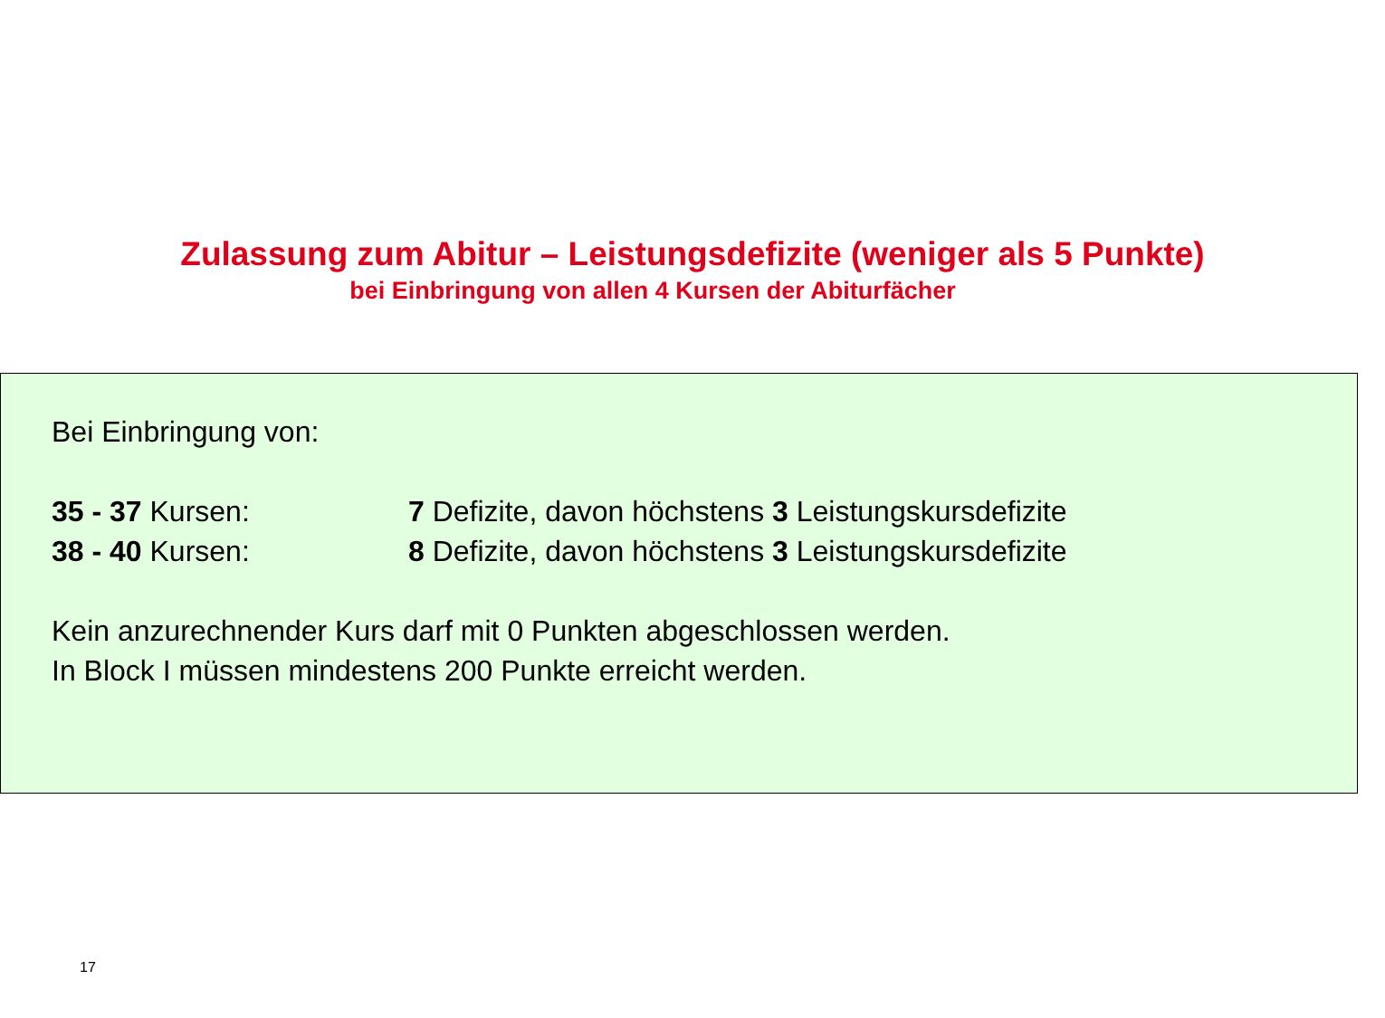Zulassung zum Abitur – Leistungsdefizite (weniger als 5 Punkte)
bei Einbringung von allen 4 Kursen der Abiturfächer
Bei Einbringung von:
35 - 37 Kursen: 7 Defizite, davon höchstens 3 Leistungskursdefizite
38 - 40 Kursen: 8 Defizite, davon höchstens 3 Leistungskursdefizite
Kein anzurechnender Kurs darf mit 0 Punkten abgeschlossen werden.
In Block I müssen mindestens 200 Punkte erreicht werden.
17